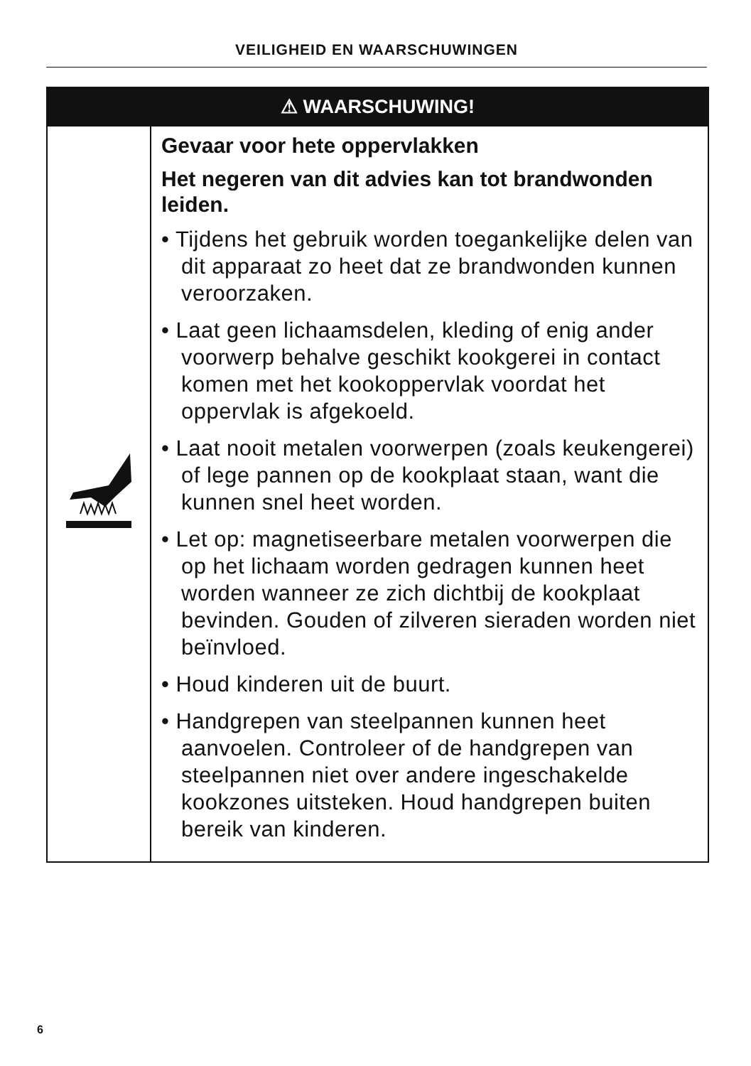VEILIGHEID EN WAARSCHUWINGEN
| ⚠ WAARSCHUWING! | |
| --- | --- |
| | Gevaar voor hete oppervlakken Het negeren van dit advies kan tot brandwonden leiden. • Tijdens het gebruik worden toegankelijke delen van dit apparaat zo heet dat ze brandwonden kunnen veroorzaken. • Laat geen lichaamsdelen, kleding of enig ander voorwerp behalve geschikt kookgerei in contact komen met het kookoppervlak voordat het oppervlak is afgekoeld. • Laat nooit metalen voorwerpen (zoals keukengerei) of lege pannen op de kookplaat staan, want die kunnen snel heet worden. • Let op: magnetiseerbare metalen voorwerpen die op het lichaam worden gedragen kunnen heet worden wanneer ze zich dichtbij de kookplaat bevinden. Gouden of zilveren sieraden worden niet beïnvloed. • Houd kinderen uit de buurt. • Handgrepen van steelpannen kunnen heet aanvoelen. Controleer of de handgrepen van steelpannen niet over andere ingeschakelde kookzones uitsteken. Houd handgrepen buiten bereik van kinderen. |
6